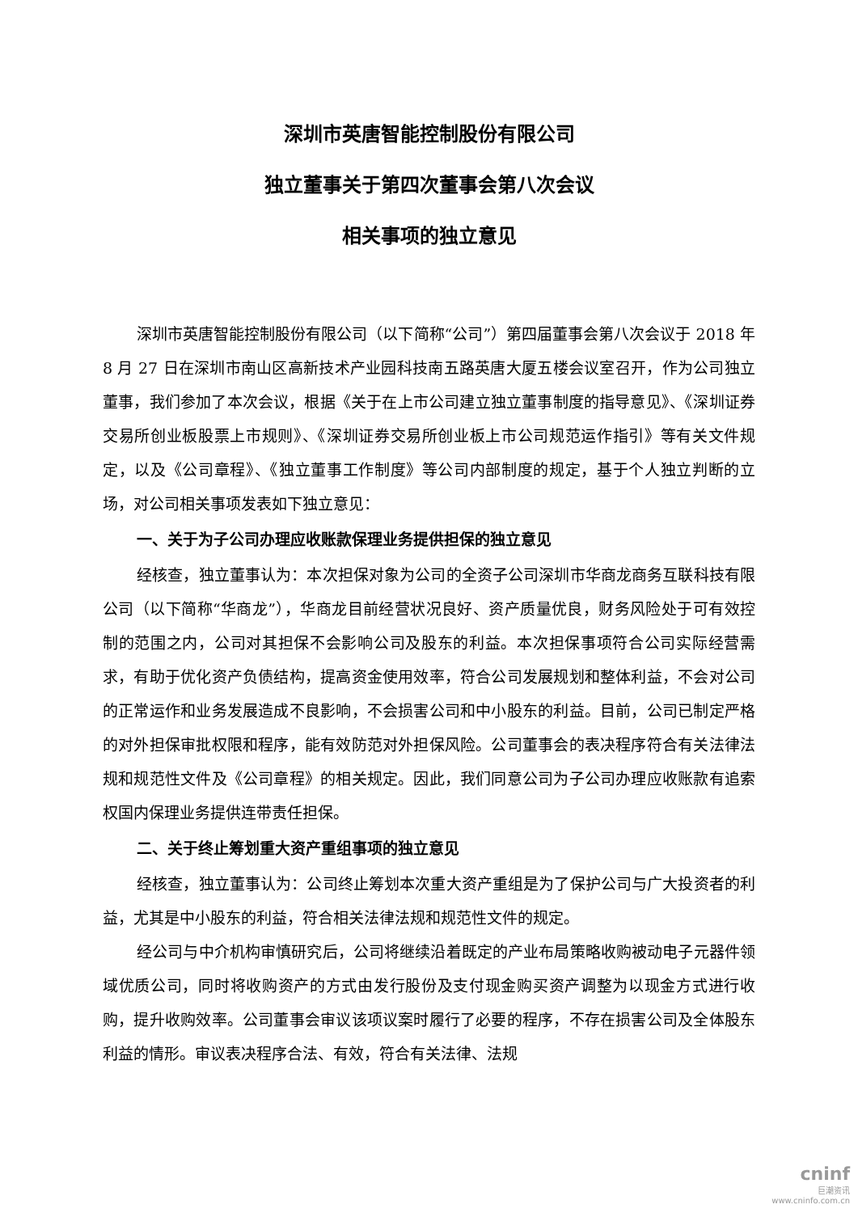深圳市英唐智能控制股份有限公司
独立董事关于第四次董事会第八次会议
相关事项的独立意见
深圳市英唐智能控制股份有限公司（以下简称“公司”）第四届董事会第八次会议于 2018 年 8 月 27 日在深圳市南山区高新技术产业园科技南五路英唐大厦五楼会议室召开，作为公司独立董事，我们参加了本次会议，根据《关于在上市公司建立独立董事制度的指导意见》、《深圳证券交易所创业板股票上市规则》、《深圳证券交易所创业板上市公司规范运作指引》等有关文件规定，以及《公司章程》、《独立董事工作制度》等公司内部制度的规定，基于个人独立判断的立场，对公司相关事项发表如下独立意见：
一、关于为子公司办理应收账款保理业务提供担保的独立意见
经核查，独立董事认为：本次担保对象为公司的全资子公司深圳市华商龙商务互联科技有限公司（以下简称“华商龙”），华商龙目前经营状况良好、资产质量优良，财务风险处于可有效控制的范围之内，公司对其担保不会影响公司及股东的利益。本次担保事项符合公司实际经营需求，有助于优化资产负债结构，提高资金使用效率，符合公司发展规划和整体利益，不会对公司的正常运作和业务发展造成不良影响，不会损害公司和中小股东的利益。目前，公司已制定严格的对外担保审批权限和程序，能有效防范对外担保风险。公司董事会的表决程序符合有关法律法规和规范性文件及《公司章程》的相关规定。因此，我们同意公司为子公司办理应收账款有追索权国内保理业务提供连带责任担保。
二、关于终止筹划重大资产重组事项的独立意见
经核查，独立董事认为：公司终止筹划本次重大资产重组是为了保护公司与广大投资者的利益，尤其是中小股东的利益，符合相关法律法规和规范性文件的规定。
经公司与中介机构审慎研究后，公司将继续沿着既定的产业布局策略收购被动电子元器件领域优质公司，同时将收购资产的方式由发行股份及支付现金购买资产调整为以现金方式进行收购，提升收购效率。公司董事会审议该项议案时履行了必要的程序，不存在损害公司及全体股东利益的情形。审议表决程序合法、有效，符合有关法律、法规
cninf
巨潮资讯
www.cninfo.com.cn